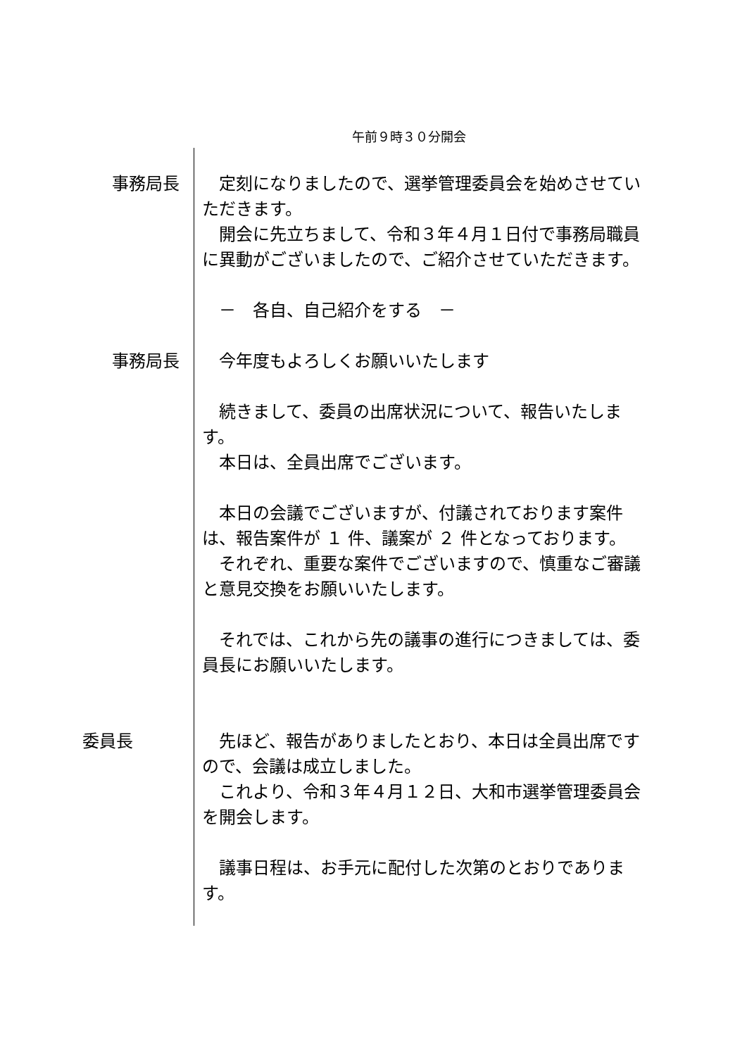午前９時３０分開会
事務局長 定刻になりましたので、選挙管理委員会を始めさせていただきます。
開会に先立ちまして、令和３年４月１日付で事務局職員に異動がございましたので、ご紹介させていただきます。
－　各自、自己紹介をする　－
事務局長 今年度もよろしくお願いいたします
続きまして、委員の出席状況について、報告いたします。
本日は、全員出席でございます。
本日の会議でございますが、付議されております案件は、報告案件が １ 件、議案が ２ 件となっております。
それぞれ、重要な案件でございますので、慎重なご審議と意見交換をお願いいたします。
それでは、これから先の議事の進行につきましては、委員長にお願いいたします。
委員長 先ほど、報告がありましたとおり、本日は全員出席ですので、会議は成立しました。
これより、令和３年４月１２日、大和市選挙管理委員会を開会します。
議事日程は、お手元に配付した次第のとおりであります。